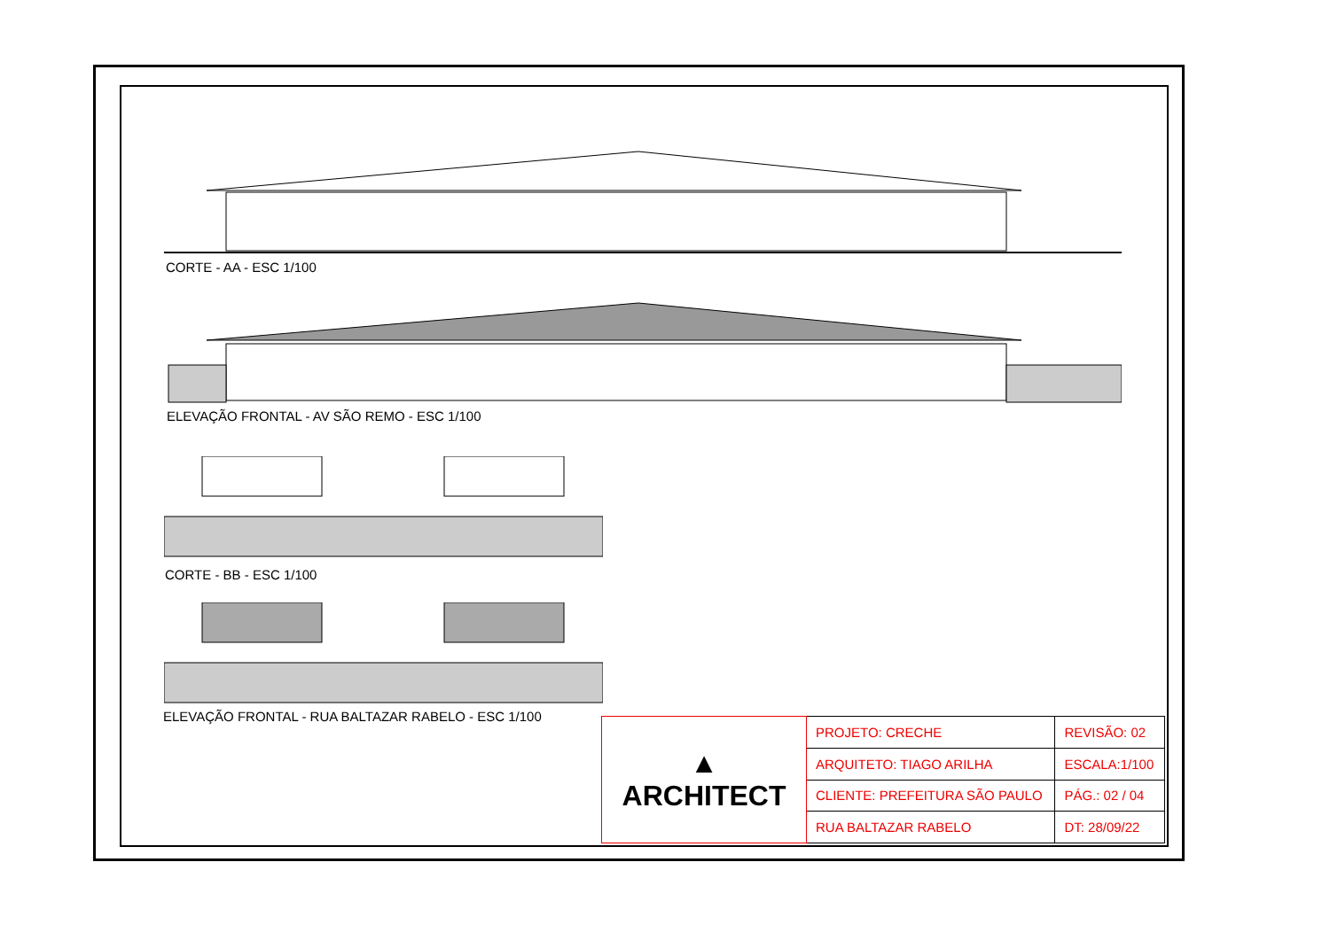CORTE - AA - ESC 1/100
ELEVAÇÃO FRONTAL - AV SÃO REMO - ESC 1/100
CORTE - BB - ESC 1/100
ELEVAÇÃO FRONTAL - RUA BALTAZAR RABELO - ESC 1/100
| ▲ ARCHITECT | PROJETO: CRECHE | REVISÃO: 02 |
| | ARQUITETO: TIAGO ARILHA | ESCALA:1/100 |
| | CLIENTE: PREFEITURA SÃO PAULO | PÁG.: 02 / 04 |
| | RUA BALTAZAR RABELO | DT: 28/09/22 |